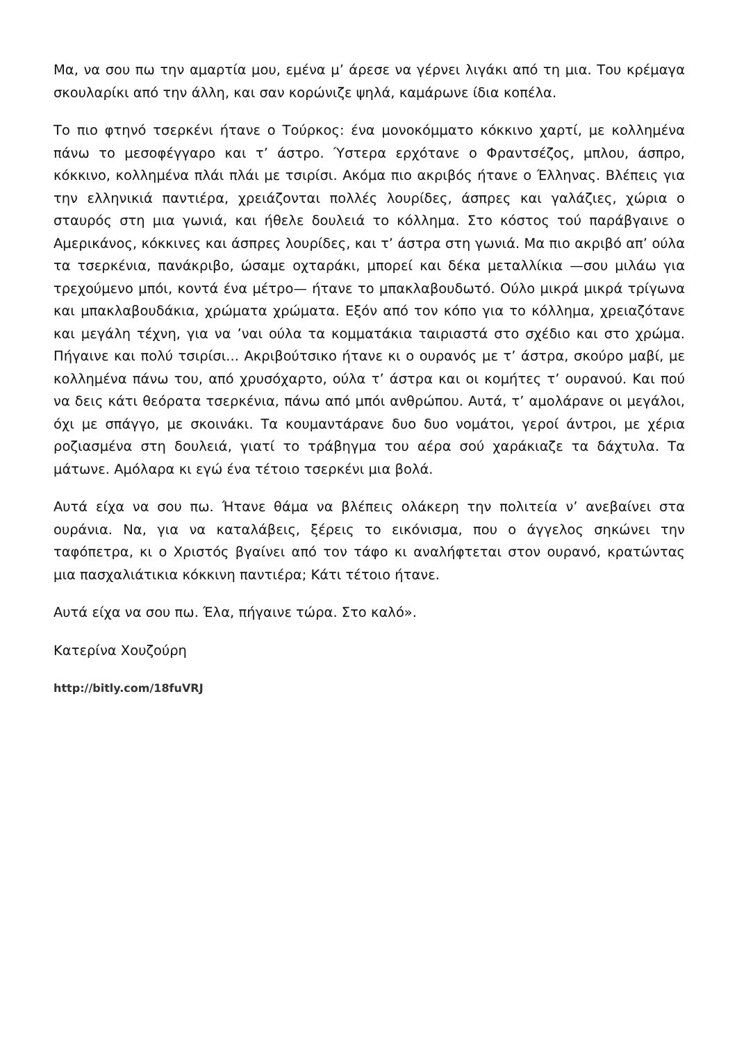Μα, να σου πω την αμαρτία μου, εμένα μ’ άρεσε να γέρνει λιγάκι από τη μια. Του κρέμαγα σκουλαρίκι από την άλλη, και σαν κορώνιζε ψηλά, καμάρωνε ίδια κοπέλα.
Το πιο φτηνό τσερκένι ήτανε ο Τούρκος: ένα μονοκόμματο κόκκινο χαρτί, με κολλημένα πάνω το μεσοφέγγαρο και τ’ άστρο. Ύστερα ερχότανε ο Φραντσέζος, μπλου, άσπρο, κόκκινο, κολλημένα πλάι πλάι με τσιρίσι. Ακόμα πιο ακριβός ήτανε ο Έλληνας. Βλέπεις για την ελληνικιά παντιέρα, χρειάζονται πολλές λουρίδες, άσπρες και γαλάζιες, χώρια ο σταυρός στη μια γωνιά, και ήθελε δουλειά το κόλλημα. Στο κόστος τού παράβγαινε ο Αμερικάνος, κόκκινες και άσπρες λουρίδες, και τ’ άστρα στη γωνιά. Μα πιο ακριβό απ’ ούλα τα τσερκένια, πανάκριβο, ώσαμε οχταράκι, μπορεί και δέκα μεταλλίκια —σου μιλάω για τρεχούμενο μπόι, κοντά ένα μέτρο— ήτανε το μπακλαβουδωτό. Ούλο μικρά μικρά τρίγωνα και μπακλαβουδάκια, χρώματα χρώματα. Εξόν από τον κόπο για το κόλλημα, χρειαζότανε και μεγάλη τέχνη, για να ’ναι ούλα τα κομματάκια ταιριαστά στο σχέδιο και στο χρώμα. Πήγαινε και πολύ τσιρίσι... Ακριβούτσικο ήτανε κι ο ουρανός με τ’ άστρα, σκούρο μαβί, με κολλημένα πάνω του, από χρυσόχαρτο, ούλα τ’ άστρα και οι κομήτες τ’ ουρανού. Και πού να δεις κάτι θεόρατα τσερκένια, πάνω από μπόι ανθρώπου. Αυτά, τ’ αμολάρανε οι μεγάλοι, όχι με σπάγγο, με σκοινάκι. Τα κουμαντάρανε δυο δυο νομάτοι, γεροί άντροι, με χέρια ροζιασμένα στη δουλειά, γιατί το τράβηγμα του αέρα σού χαράκιαζε τα δάχτυλα. Τα μάτωνε. Αμόλαρα κι εγώ ένα τέτοιο τσερκένι μια βολά.
Αυτά είχα να σου πω. Ήτανε θάμα να βλέπεις ολάκερη την πολιτεία ν’ ανεβαίνει στα ουράνια. Να, για να καταλάβεις, ξέρεις το εικόνισμα, που ο άγγελος σηκώνει την ταφόπετρα, κι ο Χριστός βγαίνει από τον τάφο κι αναλήφτεται στον ουρανό, κρατώντας μια πασχαλιάτικια κόκκινη παντιέρα; Κάτι τέτοιο ήτανε.
Αυτά είχα να σου πω. Έλα, πήγαινε τώρα. Στο καλό».
Κατερίνα Χουζούρη
http://bitly.com/18fuVRJ